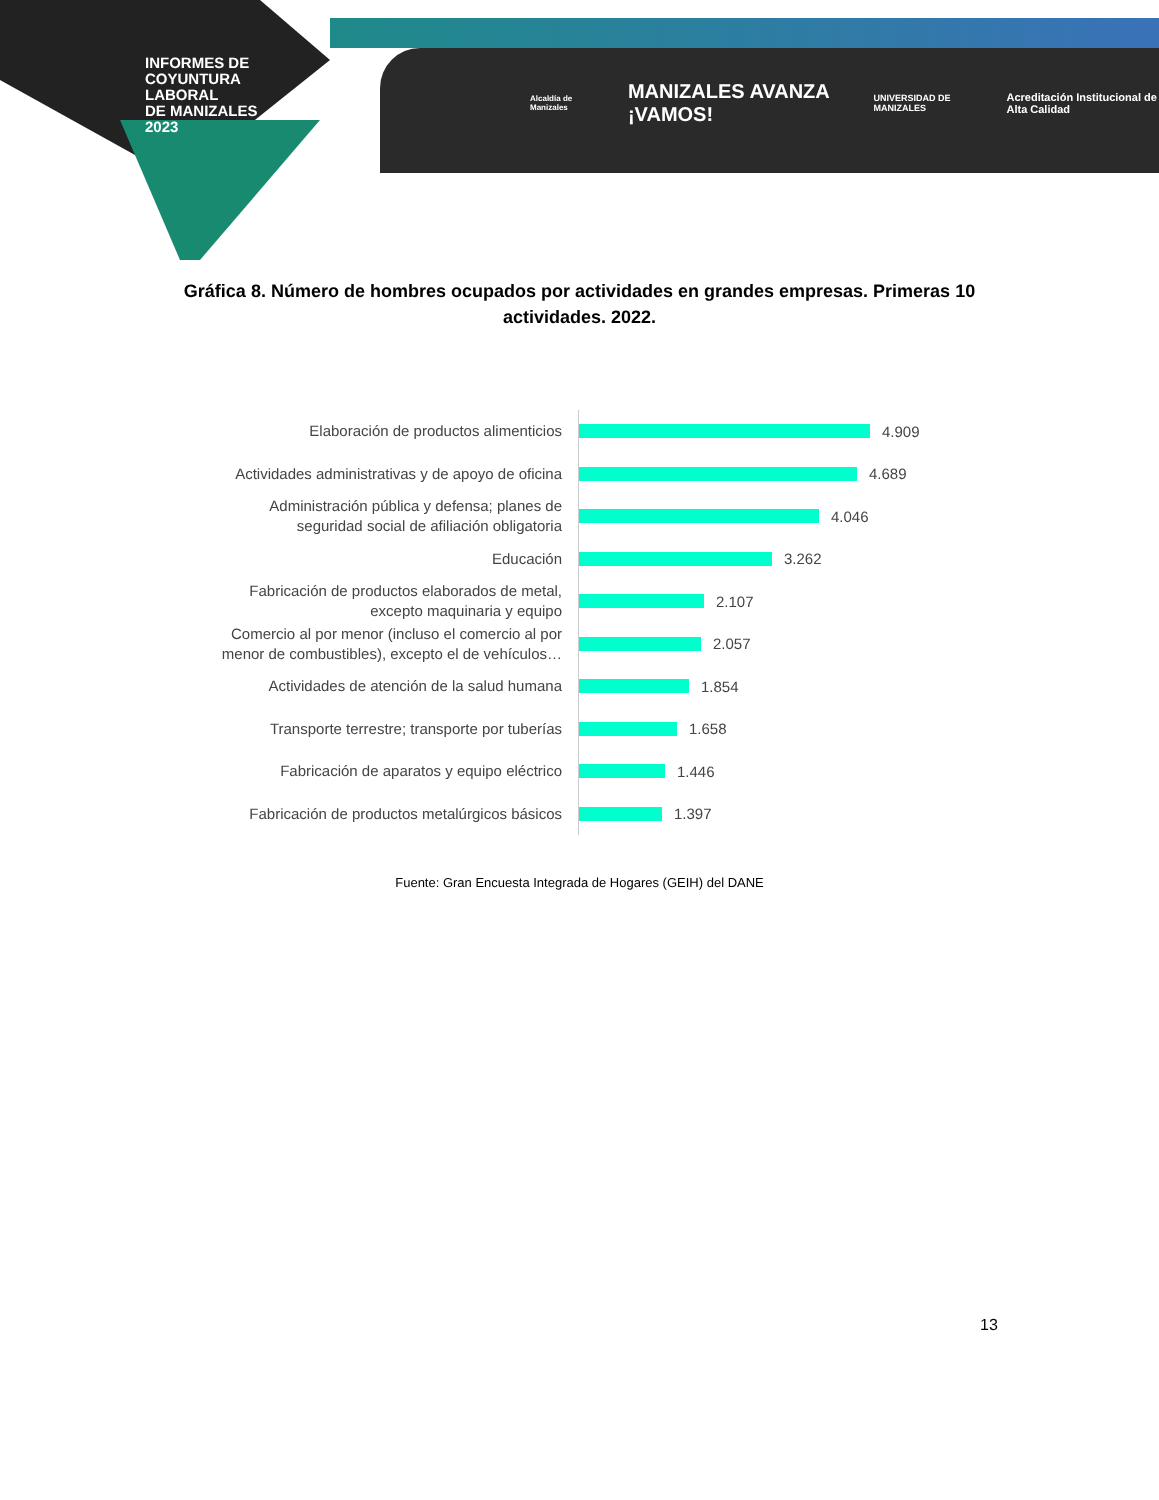INFORMES DE
COYUNTURA
LABORAL
DE MANIZALES
2023
Alcaldía de Manizales MANIZALES AVANZA ¡VAMOS! UNIVERSIDAD DE MANIZALES Acreditación Institucional de Alta Calidad
Gráfica 8. Número de hombres ocupados por actividades en grandes empresas. Primeras 10 actividades. 2022.
Elaboración de productos alimenticios
4.909
Actividades administrativas y de apoyo de oficina
4.689
Administración pública y defensa; planes de seguridad social de afiliación obligatoria
4.046
Educación
3.262
Fabricación de productos elaborados de metal, excepto maquinaria y equipo
2.107
Comercio al por menor (incluso el comercio al por menor de combustibles), excepto el de vehículos…
2.057
Actividades de atención de la salud humana
1.854
Transporte terrestre; transporte por tuberías
1.658
Fabricación de aparatos y equipo eléctrico
1.446
Fabricación de productos metalúrgicos básicos
1.397
Fuente: Gran Encuesta Integrada de Hogares (GEIH) del DANE
13